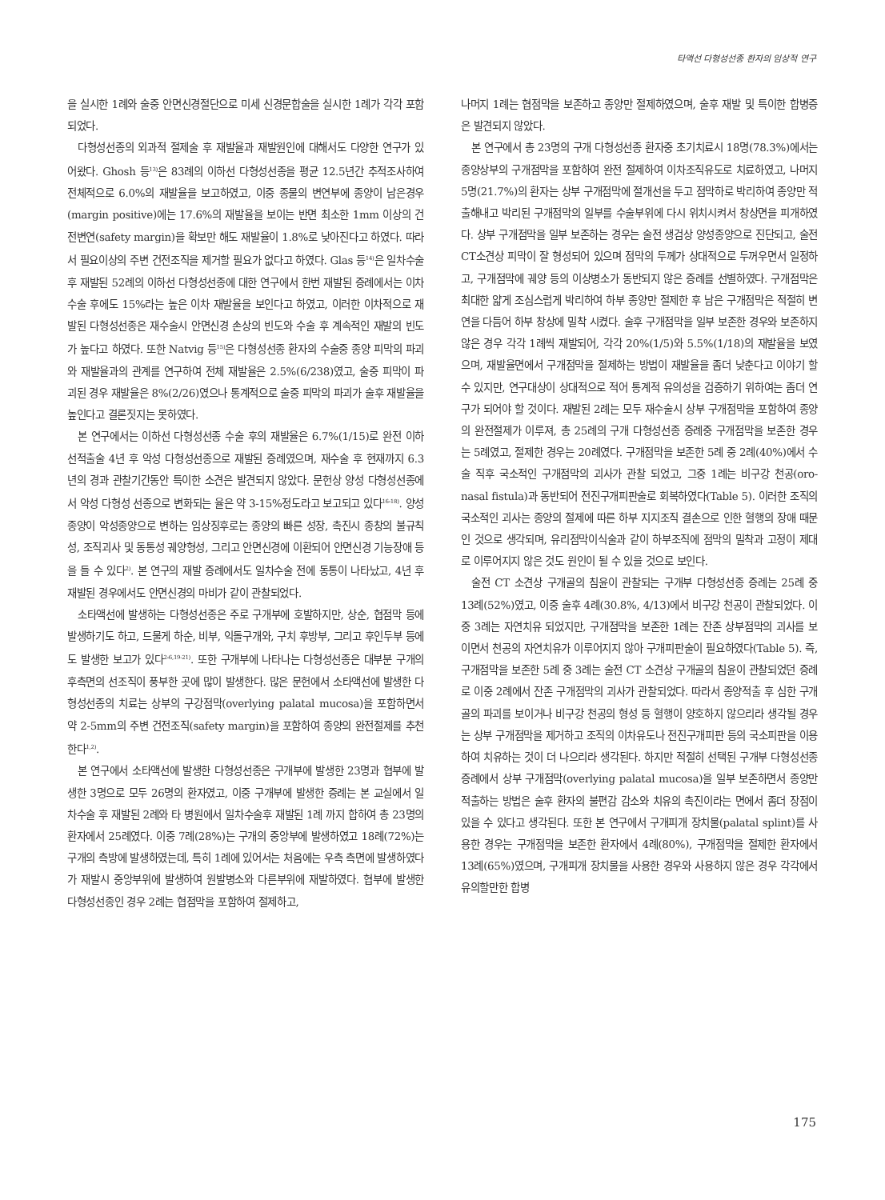타액선 다형성선종 환자의 임상적 연구
을 실시한 1례와 술중 안면신경절단으로 미세 신경문합술을 실시한 1례가 각각 포함되었다.
다형성선종의 외과적 절제술 후 재발율과 재발원인에 대해서도 다양한 연구가 있어왔다. Ghosh 등<sup>13)</sup>은 83례의 이하선 다형성선종을 평균 12.5년간 추적조사하여 전체적으로 6.0%의 재발율을 보고하였고, 이중 종물의 변연부에 종양이 남은경우(margin positive)에는 17.6%의 재발율을 보이는 반면 최소한 1mm 이상의 건전변연(safety margin)을 확보만 해도 재발율이 1.8%로 낮아진다고 하였다. 따라서 필요이상의 주변 건전조직을 제거할 필요가 없다고 하였다. Glas 등<sup>14)</sup>은 일차수술 후 재발된 52례의 이하선 다형성선종에 대한 연구에서 한번 재발된 증례에서는 이차수술 후에도 15%라는 높은 이차 재발율을 보인다고 하였고, 이러한 이차적으로 재발된 다형성선종은 재수술시 안면신경 손상의 빈도와 수술 후 계속적인 재발의 빈도가 높다고 하였다. 또한 Natvig 등<sup>15)</sup>은 다형성선종 환자의 수술중 종양 피막의 파괴와 재발율과의 관계를 연구하여 전체 재발율은 2.5%(6/238)였고, 술중 피막이 파괴된 경우 재발율은 8%(2/26)였으나 통계적으로 술중 피막의 파괴가 술후 재발율을 높인다고 결론짓지는 못하였다.
본 연구에서는 이하선 다형성선종 수술 후의 재발율은 6.7%(1/15)로 완전 이하선적출술 4년 후 악성 다형성선종으로 재발된 증례였으며, 재수술 후 현재까지 6.3년의 경과 관찰기간동안 특이한 소견은 발견되지 않았다. 문헌상 양성 다형성선종에서 악성 다형성 선종으로 변화되는 율은 약 3-15%정도라고 보고되고 있다<sup>16-18)</sup>. 양성종양이 악성종양으로 변하는 임상징후로는 종양의 빠른 성장, 촉진시 종창의 불규칙성, 조직괴사 및 동통성 궤양형성, 그리고 안면신경에 이환되어 안면신경 기능장애 등을 들 수 있다<sup>2)</sup>. 본 연구의 재발 증례에서도 일차수술 전에 동통이 나타났고, 4년 후 재발된 경우에서도 안면신경의 마비가 같이 관찰되었다.
소타액선에 발생하는 다형성선종은 주로 구개부에 호발하지만, 상순, 협점막 등에 발생하기도 하고, 드물게 하순, 비부, 익돌구개와, 구치 후방부, 그리고 후인두부 등에도 발생한 보고가 있다<sup>2-6,19-21)</sup>. 또한 구개부에 나타나는 다형성선종은 대부분 구개의 후측면의 선조직이 풍부한 곳에 많이 발생한다. 많은 문헌에서 소타액선에 발생한 다형성선종의 치료는 상부의 구강점막(overlying palatal mucosa)을 포함하면서 약 2-5mm의 주변 건전조직(safety margin)을 포함하여 종양의 완전절제를 추천한다<sup>1,2)</sup>.
본 연구에서 소타액선에 발생한 다형성선종은 구개부에 발생한 23명과 협부에 발생한 3명으로 모두 26명의 환자였고, 이중 구개부에 발생한 증례는 본 교실에서 일차수술 후 재발된 2례와 타 병원에서 일차수술후 재발된 1례 까지 합하여 총 23명의 환자에서 25례였다. 이중 7례(28%)는 구개의 중앙부에 발생하였고 18례(72%)는 구개의 측방에 발생하였는데, 특히 1례에 있어서는 처음에는 우측 측면에 발생하였다가 재발시 중앙부위에 발생하여 원발병소와 다른부위에 재발하였다. 협부에 발생한 다형성선종인 경우 2례는 협점막을 포함하여 절제하고,
나머지 1례는 협점막을 보존하고 종양만 절제하였으며, 술후 재발 및 특이한 합병증은 발견되지 않았다.
본 연구에서 총 23명의 구개 다형성선종 환자중 초기치료시 18명(78.3%)에서는 종양상부의 구개점막을 포함하여 완전 절제하여 이차조직유도로 치료하였고, 나머지 5명(21.7%)의 환자는 상부 구개점막에 절개선을 두고 점막하로 박리하여 종양만 적출해내고 박리된 구개점막의 일부를 수술부위에 다시 위치시켜서 창상면을 피개하였다. 상부 구개점막을 일부 보존하는 경우는 술전 생검상 양성종양으로 진단되고, 술전 CT소견상 피막이 잘 형성되어 있으며 점막의 두께가 상대적으로 두꺼우면서 일정하고, 구개점막에 궤양 등의 이상병소가 동반되지 않은 증례를 선별하였다. 구개점막은 최대한 얇게 조심스럽게 박리하여 하부 종양만 절제한 후 남은 구개점막은 적절히 변연을 다듬어 하부 창상에 밀착 시켰다. 술후 구개점막을 일부 보존한 경우와 보존하지 않은 경우 각각 1례씩 재발되어, 각각 20%(1/5)와 5.5%(1/18)의 재발율을 보였으며, 재발율면에서 구개점막을 절제하는 방법이 재발율을 좀더 낮춘다고 이야기 할 수 있지만, 연구대상이 상대적으로 적어 통계적 유의성을 검증하기 위하여는 좀더 연구가 되어야 할 것이다. 재발된 2례는 모두 재수술시 상부 구개점막을 포함하여 종양의 완전절제가 이루져, 총 25례의 구개 다형성선종 증례중 구개점막을 보존한 경우는 5례였고, 절제한 경우는 20례였다. 구개점막을 보존한 5례 중 2례(40%)에서 수술 직후 국소적인 구개점막의 괴사가 관찰 되었고, 그중 1례는 비구강 천공(oro-nasal fistula)과 동반되어 전진구개피판술로 회복하였다(Table 5). 이러한 조직의 국소적인 괴사는 종양의 절제에 따른 하부 지지조직 결손으로 인한 혈행의 장애 때문인 것으로 생각되며, 유리점막이식술과 같이 하부조직에 점막의 밀착과 고정이 제대로 이루어지지 않은 것도 원인이 될 수 있을 것으로 보인다.
술전 CT 소견상 구개골의 침윤이 관찰되는 구개부 다형성선종 증례는 25례 중 13례(52%)였고, 이중 술후 4례(30.8%, 4/13)에서 비구강 천공이 관찰되었다. 이중 3례는 자연치유 되었지만, 구개점막을 보존한 1례는 잔존 상부점막의 괴사를 보이면서 천공의 자연치유가 이루어지지 않아 구개피판술이 필요하였다(Table 5). 즉, 구개점막을 보존한 5례 중 3례는 술전 CT 소견상 구개골의 침윤이 관찰되었던 증례로 이중 2례에서 잔존 구개점막의 괴사가 관찰되었다. 따라서 종양적출 후 심한 구개골의 파괴를 보이거나 비구강 천공의 형성 등 혈행이 양호하지 않으리라 생각될 경우는 상부 구개점막을 제거하고 조직의 이차유도나 전진구개피판 등의 국소피판을 이용하여 치유하는 것이 더 나으리라 생각된다. 하지만 적절히 선택된 구개부 다형성선종 증례에서 상부 구개점막(overlying palatal mucosa)을 일부 보존하면서 종양만 적출하는 방법은 술후 환자의 불편감 감소와 치유의 촉진이라는 면에서 좀더 장점이 있을 수 있다고 생각된다. 또한 본 연구에서 구개피개 장치물(palatal splint)를 사용한 경우는 구개점막을 보존한 환자에서 4례(80%), 구개점막을 절제한 환자에서 13례(65%)였으며, 구개피개 장치물을 사용한 경우와 사용하지 않은 경우 각각에서 유의할만한 합병
175